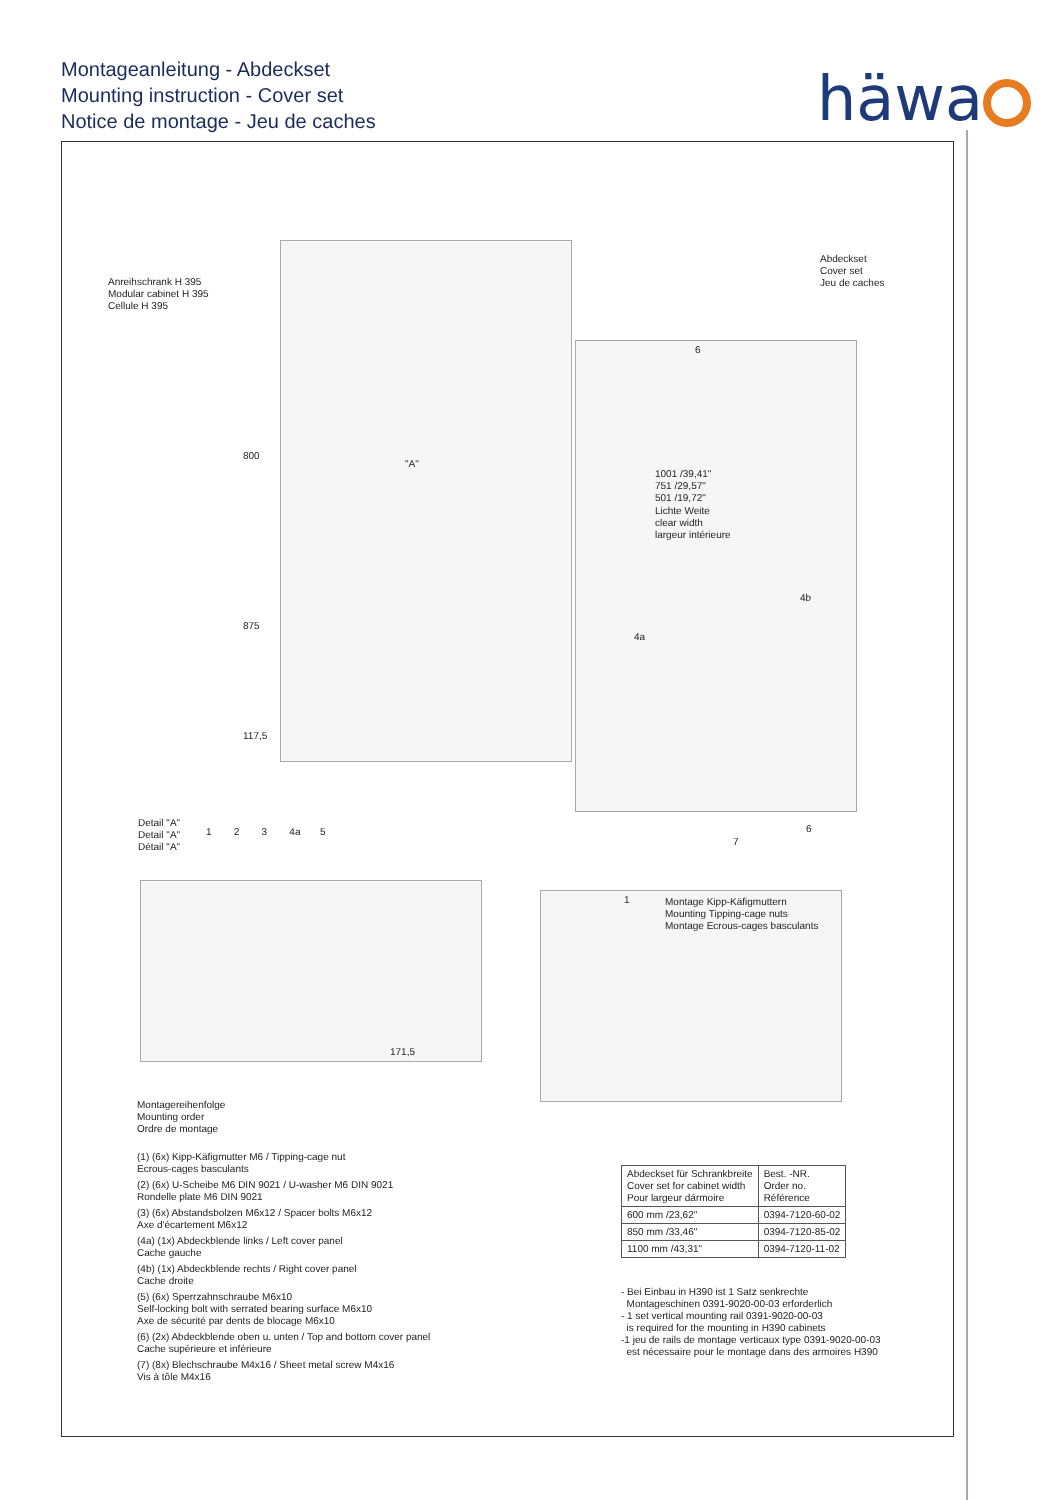Montageanleitung - Abdeckset
Mounting instruction - Cover set
Notice de montage - Jeu de caches
häwa
Anreihschrank H 395
Modular cabinet H 395
Cellule H 395
Abdeckset
Cover set
Jeu de caches
800
875
117,5
"A"
1001 /39,41"
751 /29,57"
501 /19,72"
Lichte Weite
clear width
largeur intérieure
6
4b
4a
7
6
Detail "A"
Detail "A"
Détail "A"
1 2 3 4a 5
171,5
1
Montage Kipp-Käfigmuttern
Mounting Tipping-cage nuts
Montage Ecrous-cages basculants
Montagereihenfolge
Mounting order
Ordre de montage
(1) (6x) Kipp-Käfigmutter M6 / Tipping-cage nut
Ecrous-cages basculants
(2) (6x) U-Scheibe M6 DIN 9021 / U-washer M6 DIN 9021
Rondelle plate M6 DIN 9021
(3) (6x) Abstandsbolzen M6x12 / Spacer bolts M6x12
Axe d'écartement M6x12
(4a) (1x) Abdeckblende links / Left cover panel
Cache gauche
(4b) (1x) Abdeckblende rechts / Right cover panel
Cache droite
(5) (6x) Sperrzahnschraube M6x10
Self-locking bolt with serrated bearing surface M6x10
Axe de sécurité par dents de blocage M6x10
(6) (2x) Abdeckblende oben u. unten / Top and bottom cover panel
Cache supérieure et inférieure
(7) (8x) Blechschraube M4x16 / Sheet metal screw M4x16
Vis à tôle M4x16
| Abdeckset für Schrankbreite Cover set for cabinet width Pour largeur dármoire | Best. -NR. Order no. Référence |
| --- | --- |
| 600 mm /23,62" | 0394-7120-60-02 |
| 850 mm /33,46" | 0394-7120-85-02 |
| 1100 mm /43,31" | 0394-7120-11-02 |
- Bei Einbau in H390 ist 1 Satz senkrechte
Montageschinen 0391-9020-00-03 erforderlich
- 1 set vertical mounting rail 0391-9020-00-03
is required for the mounting in H390 cabinets
-1 jeu de rails de montage verticaux type 0391-9020-00-03
est nécessaire pour le montage dans des armoires H390